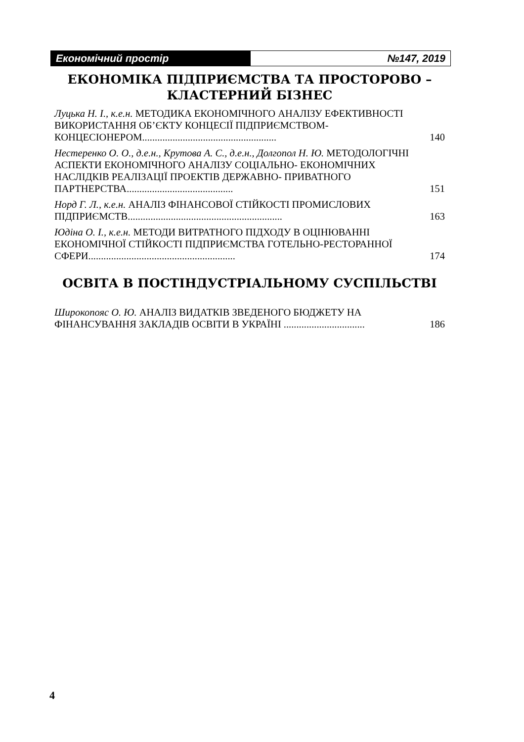Економічний простір №147, 2019
ЕКОНОМІКА ПІДПРИЄМСТВА ТА ПРОСТОРОВО –
КЛАСТЕРНИЙ БІЗНЕС
Луцька Н. І., к.е.н. МЕТОДИКА ЕКОНОМІЧНОГО АНАЛІЗУ ЕФЕКТИВНОСТІ ВИКОРИСТАННЯ ОБ’ЄКТУ КОНЦЕСІЇ ПІДПРИЄМСТВОМ-КОНЦЕСІОНЕРОМ.....................................................
140
Нестеренко О. О., д.е.н., Крутова А. С., д.е.н., Долгопол Н. Ю. МЕТОДОЛОГІЧНІ АСПЕКТИ ЕКОНОМІЧНОГО АНАЛІЗУ СОЦІАЛЬНО- ЕКОНОМІЧНИХ НАСЛІДКІВ РЕАЛІЗАЦІЇ ПРОЕКТІВ ДЕРЖАВНО- ПРИВАТНОГО ПАРТНЕРСТВА..........................................
151
Норд Г. Л., к.е.н. АНАЛІЗ ФІНАНСОВОЇ СТІЙКОСТІ ПРОМИСЛОВИХ ПІДПРИЄМСТВ.............................................................
163
Юдіна О. І., к.е.н. МЕТОДИ ВИТРАТНОГО ПІДХОДУ В ОЦІНЮВАННІ ЕКОНОМІЧНОЇ СТІЙКОСТІ ПІДПРИЄМСТВА ГОТЕЛЬНО-РЕСТОРАННОЇ СФЕРИ..........................................................
174
ОСВІТА В ПОСТІНДУСТРІАЛЬНОМУ СУСПІЛЬСТВІ
Широкопояс О. Ю. АНАЛІЗ ВИДАТКІВ ЗВЕДЕНОГО БЮДЖЕТУ НА ФІНАНСУВАННЯ ЗАКЛАДІВ ОСВІТИ В УКРАЇНІ ................................
186
4